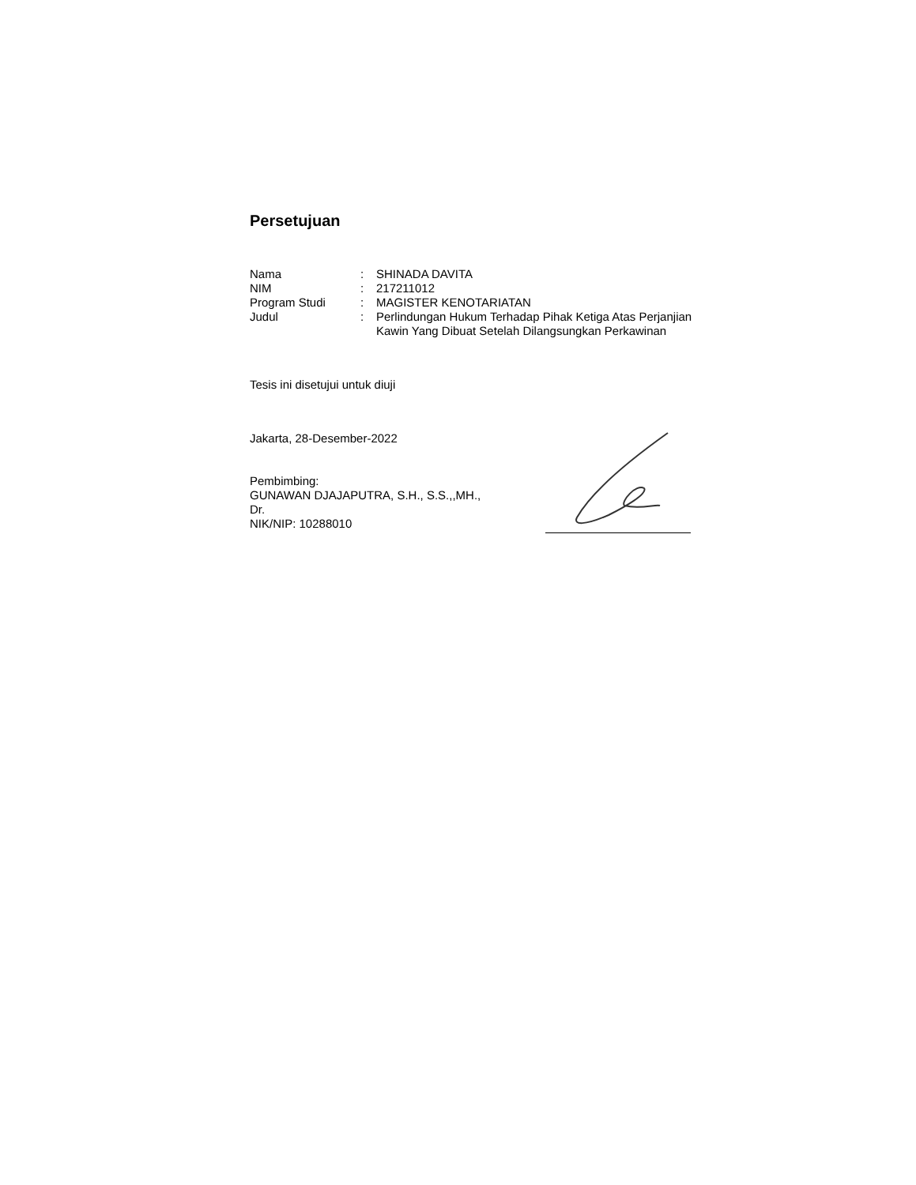Persetujuan
| Nama | : | SHINADA DAVITA |
| NIM | : | 217211012 |
| Program Studi | : | MAGISTER KENOTARIATAN |
| Judul | : | Perlindungan Hukum Terhadap Pihak Ketiga Atas Perjanjian Kawin Yang Dibuat Setelah Dilangsungkan Perkawinan |
Tesis ini disetujui untuk diuji
Jakarta, 28-Desember-2022
Pembimbing:
GUNAWAN DJAJAPUTRA, S.H., S.S.,,MH., Dr.
NIK/NIP: 10288010